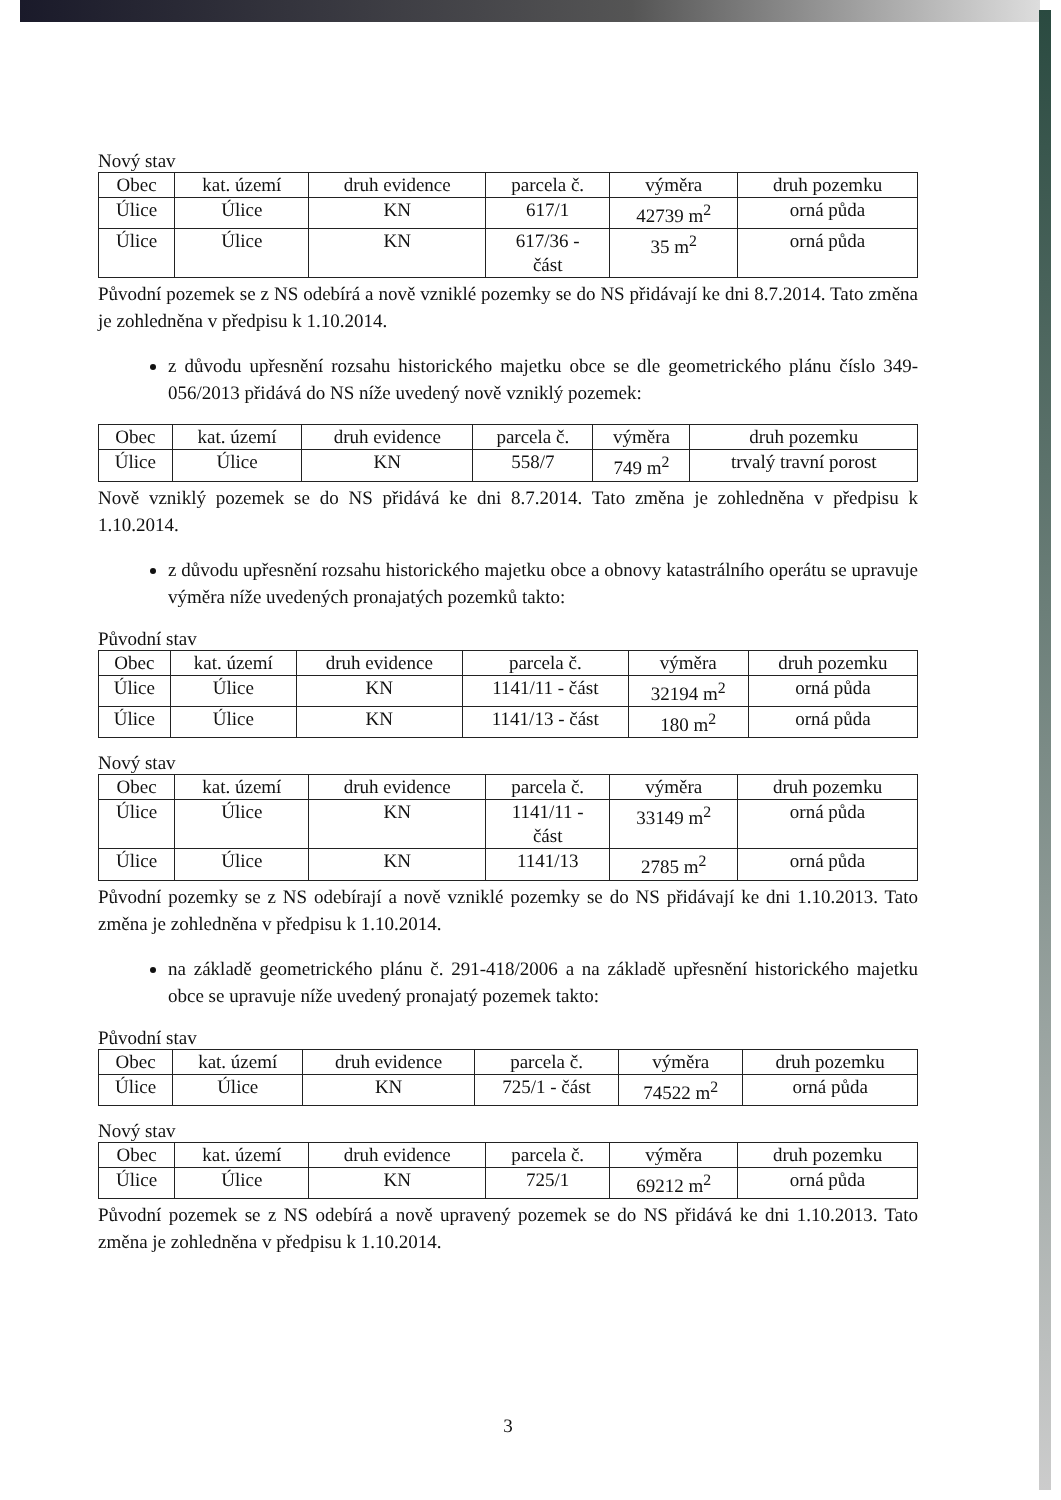Nový stav
| Obec | kat. území | druh evidence | parcela č. | výměra | druh pozemku |
| --- | --- | --- | --- | --- | --- |
| Úlice | Úlice | KN | 617/1 | 42739 m<sup>2</sup> | orná půda |
| Úlice | Úlice | KN | 617/36 - část | 35 m<sup>2</sup> | orná půda |
Původní pozemek se z NS odebírá a nově vzniklé pozemky se do NS přidávají ke dni 8.7.2014. Tato změna je zohledněna v předpisu k 1.10.2014.
z důvodu upřesnění rozsahu historického majetku obce se dle geometrického plánu číslo 349-056/2013 přidává do NS níže uvedený nově vzniklý pozemek:
| Obec | kat. území | druh evidence | parcela č. | výměra | druh pozemku |
| --- | --- | --- | --- | --- | --- |
| Úlice | Úlice | KN | 558/7 | 749 m<sup>2</sup> | trvalý travní porost |
Nově vzniklý pozemek se do NS přidává ke dni 8.7.2014. Tato změna je zohledněna v předpisu k 1.10.2014.
z důvodu upřesnění rozsahu historického majetku obce a obnovy katastrálního operátu se upravuje výměra níže uvedených pronajatých pozemků takto:
Původní stav
| Obec | kat. území | druh evidence | parcela č. | výměra | druh pozemku |
| --- | --- | --- | --- | --- | --- |
| Úlice | Úlice | KN | 1141/11 - část | 32194 m<sup>2</sup> | orná půda |
| Úlice | Úlice | KN | 1141/13 - část | 180 m<sup>2</sup> | orná půda |
Nový stav
| Obec | kat. území | druh evidence | parcela č. | výměra | druh pozemku |
| --- | --- | --- | --- | --- | --- |
| Úlice | Úlice | KN | 1141/11 - část | 33149 m<sup>2</sup> | orná půda |
| Úlice | Úlice | KN | 1141/13 | 2785 m<sup>2</sup> | orná půda |
Původní pozemky se z NS odebírají a nově vzniklé pozemky se do NS přidávají ke dni 1.10.2013. Tato změna je zohledněna v předpisu k 1.10.2014.
na základě geometrického plánu č. 291-418/2006 a na základě upřesnění historického majetku obce se upravuje níže uvedený pronajatý pozemek takto:
Původní stav
| Obec | kat. území | druh evidence | parcela č. | výměra | druh pozemku |
| --- | --- | --- | --- | --- | --- |
| Úlice | Úlice | KN | 725/1 - část | 74522 m<sup>2</sup> | orná půda |
Nový stav
| Obec | kat. území | druh evidence | parcela č. | výměra | druh pozemku |
| --- | --- | --- | --- | --- | --- |
| Úlice | Úlice | KN | 725/1 | 69212 m<sup>2</sup> | orná půda |
Původní pozemek se z NS odebírá a nově upravený pozemek se do NS přidává ke dni 1.10.2013. Tato změna je zohledněna v předpisu k 1.10.2014.
3